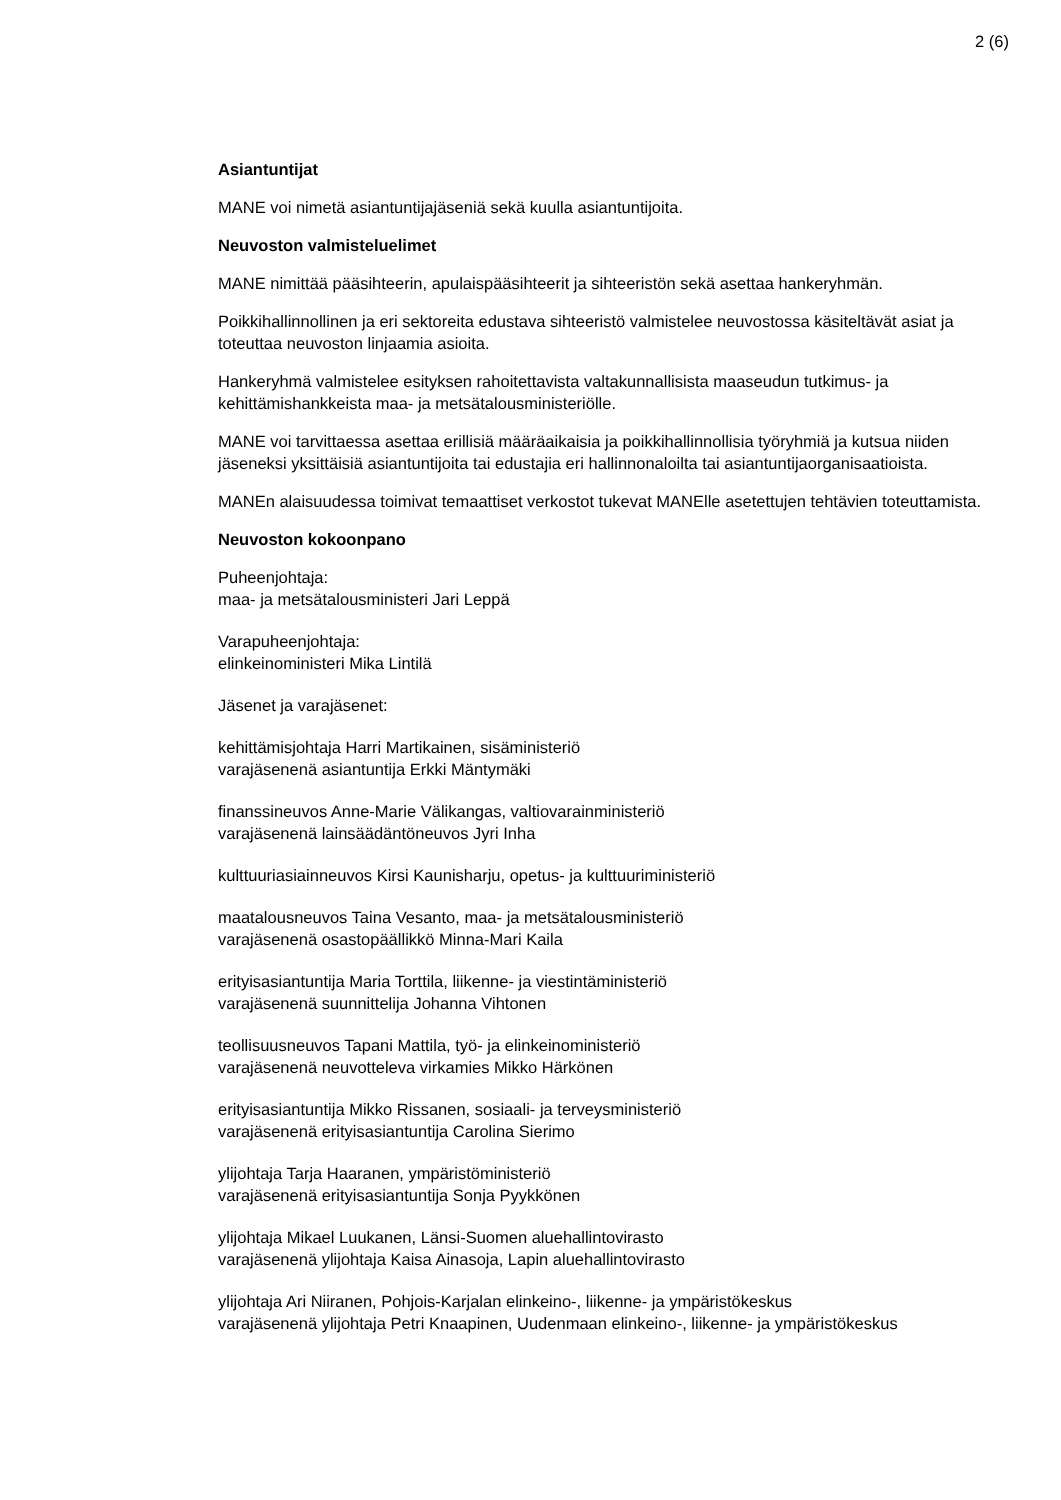2 (6)
Asiantuntijat
MANE voi nimetä asiantuntijajäseniä sekä kuulla asiantuntijoita.
Neuvoston valmisteluelimet
MANE nimittää pääsihteerin, apulaispääsihteerit ja sihteeristön sekä asettaa hankeryhmän.
Poikkihallinnollinen ja eri sektoreita edustava sihteeristö valmistelee neuvostossa käsiteltävät asiat ja toteuttaa neuvoston linjaamia asioita.
Hankeryhmä valmistelee esityksen rahoitettavista valtakunnallisista maaseudun tutkimus- ja kehittämishankkeista maa- ja metsätalousministeriölle.
MANE voi tarvittaessa asettaa erillisiä määräaikaisia ja poikkihallinnollisia työryhmiä ja kutsua niiden jäseneksi yksittäisiä asiantuntijoita tai edustajia eri hallinnonaloilta tai asiantuntijaorganisaatioista.
MANEn alaisuudessa toimivat temaattiset verkostot tukevat MANElle asetettujen tehtävien toteuttamista.
Neuvoston kokoonpano
Puheenjohtaja:
maa- ja metsätalousministeri Jari Leppä
Varapuheenjohtaja:
elinkeinoministeri Mika Lintilä
Jäsenet ja varajäsenet:
kehittämisjohtaja Harri Martikainen, sisäministeriö
varajäsenenä asiantuntija Erkki Mäntymäki
finanssineuvos Anne-Marie Välikangas, valtiovarainministeriö
varajäsenenä lainsäädäntöneuvos Jyri Inha
kulttuuriasiainneuvos Kirsi Kaunisharju, opetus- ja kulttuuriministeriö
maatalousneuvos Taina Vesanto, maa- ja metsätalousministeriö
varajäsenenä osastopäällikkö Minna-Mari Kaila
erityisasiantuntija Maria Torttila, liikenne- ja viestintäministeriö
varajäsenenä suunnittelija Johanna Vihtonen
teollisuusneuvos Tapani Mattila, työ- ja elinkeinoministeriö
varajäsenenä neuvotteleva virkamies Mikko Härkönen
erityisasiantuntija Mikko Rissanen, sosiaali- ja terveysministeriö
varajäsenenä erityisasiantuntija Carolina Sierimo
ylijohtaja Tarja Haaranen, ympäristöministeriö
varajäsenenä erityisasiantuntija Sonja Pyykkönen
ylijohtaja Mikael Luukanen, Länsi-Suomen aluehallintovirasto
varajäsenenä ylijohtaja Kaisa Ainasoja, Lapin aluehallintovirasto
ylijohtaja Ari Niiranen, Pohjois-Karjalan elinkeino-, liikenne- ja ympäristökeskus
varajäsenenä ylijohtaja Petri Knaapinen, Uudenmaan elinkeino-, liikenne- ja ympäristökeskus